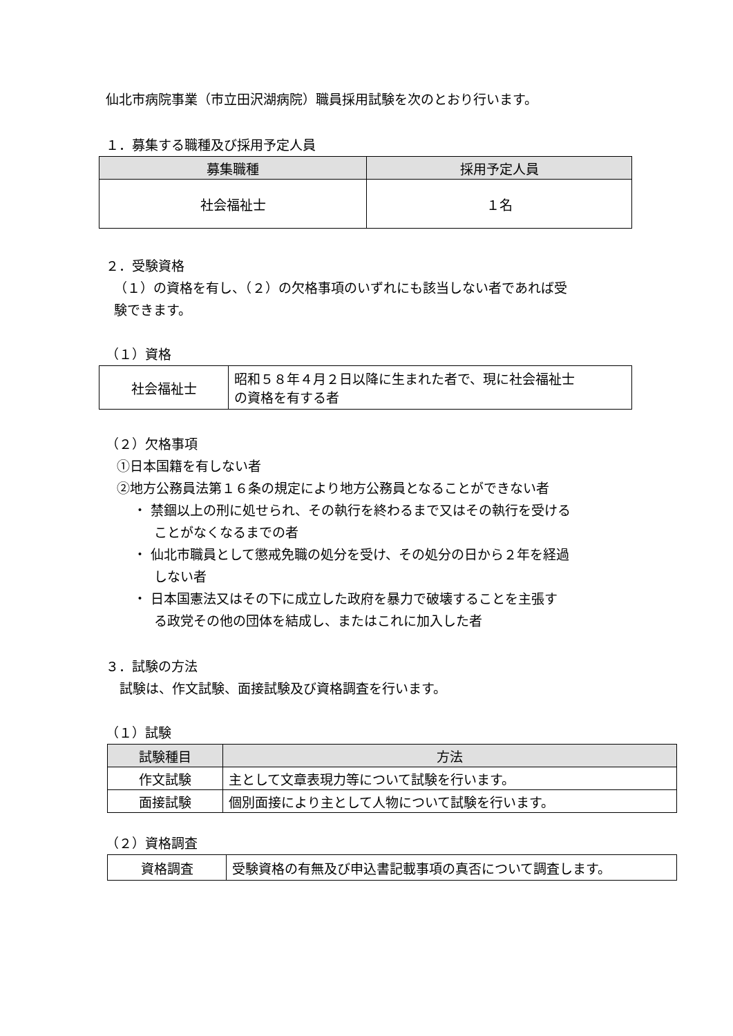仙北市病院事業（市立田沢湖病院）職員採用試験を次のとおり行います。
１．募集する職種及び採用予定人員
| 募集職種 | 採用予定人員 |
| --- | --- |
| 社会福祉士 | １名 |
２．受験資格
（１）の資格を有し、（２）の欠格事項のいずれにも該当しない者であれば受
験できます。
（１）資格
| 社会福祉士 | 昭和５８年４月２日以降に生まれた者で、現に社会福祉士 の資格を有する者 |
（２）欠格事項
①日本国籍を有しない者
②地方公務員法第１６条の規定により地方公務員となることができない者
・ 禁錮以上の刑に処せられ、その執行を終わるまで又はその執行を受ける
ことがなくなるまでの者
・ 仙北市職員として懲戒免職の処分を受け、その処分の日から２年を経過
しない者
・ 日本国憲法又はその下に成立した政府を暴力で破壊することを主張す
る政党その他の団体を結成し、またはこれに加入した者
３．試験の方法
試験は、作文試験、面接試験及び資格調査を行います。
（１）試験
| 試験種目 | 方法 |
| --- | --- |
| 作文試験 | 主として文章表現力等について試験を行います。 |
| 面接試験 | 個別面接により主として人物について試験を行います。 |
（２）資格調査
| 資格調査 | 受験資格の有無及び申込書記載事項の真否について調査します。 |